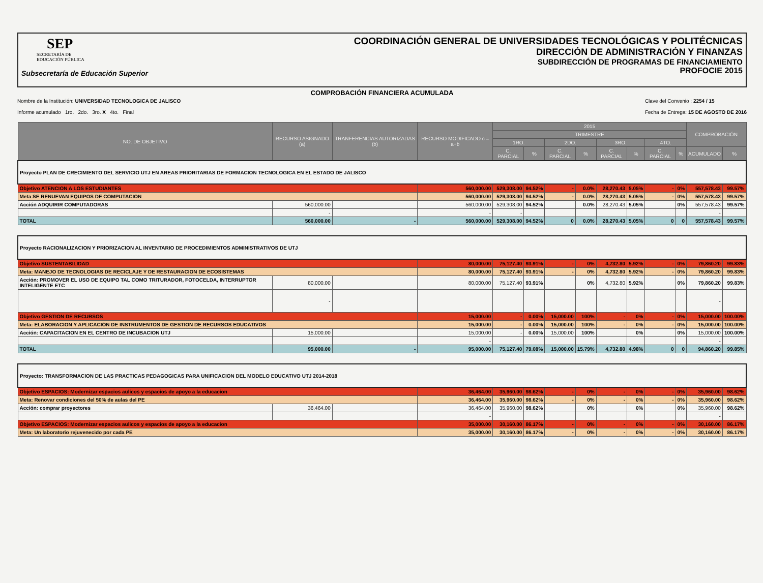SEP
SECRETARÍA DE
EDUCACIÓN PÚBLICA
Subsecretaría de Educación Superior
COORDINACIÓN GENERAL DE UNIVERSIDADES TECNOLÓGICAS Y POLITÉCNICAS
DIRECCIÓN DE ADMINISTRACIÓN Y FINANZAS
SUBDIRECCIÓN DE PROGRAMAS DE FINANCIAMIENTO
PROFOCIE 2015
COMPROBACIÓN FINANCIERA ACUMULADA
Nombre de la Institución: UNIVERSIDAD TECNOLOGICA DE JALISCO
Informe acumulado 1ro. 2do. 3ro. X 4to. Final
Clave del Convenio : 2254 / 15
Fecha de Entrega: 15 DE AGOSTO DE 2016
| NO. DE OBJETIVO | RECURSO ASIGNADO (a) | TRANFERENCIAS AUTORIZADAS (b) | RECURSO MODIFICADO c = a+b | 2015 | | | | | | | | COMPROBACIÓN | |
| --- | --- | --- | --- | --- | --- | --- | --- | --- | --- | --- | --- | --- | --- |
| | | | | TRIMESTRE | | | | | | | | | |
| | | | | 1RO. | | 2DO. | | 3RO. | | 4TO. | | | |
| | | | | C. PARCIAL | % | C. PARCIAL | % | C. PARCIAL | % | C. PARCIAL | % | ACUMULADO | % |
| Proyecto PLAN DE CRECIMIENTO DEL SERVICIO UTJ EN AREAS PRIORITARIAS DE FORMACION TECNOLOGICA EN EL ESTADO DE JALISCO | | | | | | | | | | | | | |
| Objetivo ATENCION A LOS ESTUDIANTES | | | 560,000.00 | 529,308.00 | 94.52% | - | 0.0% | 28,270.43 | 5.05% | - | 0% | 557,578.43 | 99.57% |
| Meta SE RENUEVAN EQUIPOS DE COMPUTACION | | | 560,000.00 | 529,308.00 | 94.52% | - | 0.0% | 28,270.43 | 5.05% | - | 0% | 557,578.43 | 99.57% |
| Acción ADQUIRIR COMPUTADORAS | 560,000.00 | | 560,000.00 | 529,308.00 | 94.52% | | 0.0% | 28,270.43 | 5.05% | | 0% | 557,578.43 | 99.57% |
| | - | | - | - | | | | | | | | - | |
| TOTAL | 560,000.00 | - | 560,000.00 | 529,308.00 | 94.52% | 0 | 0.0% | 28,270.43 | 5.05% | 0 | 0 | 557,578.43 | 99.57% |
| Proyecto RACIONALIZACION Y PRIORIZACION AL INVENTARIO DE PROCEDIMIENTOS ADMINISTRATIVOS DE UTJ | | | | | | | | | | | | | |
| Objetivo SUSTENTABILIDAD | | | 80,000.00 | 75,127.40 | 93.91% | - | 0% | 4,732.80 | 5.92% | - | 0% | 79,860.20 | 99.83% |
| Meta: MANEJO DE TECNOLOGIAS DE RECICLAJE Y DE RESTAURACION DE ECOSISTEMAS | | | 80,000.00 | 75,127.40 | 93.91% | - | 0% | 4,732.80 | 5.92% | - | 0% | 79,860.20 | 99.83% |
| Acción: PROMOVER EL USO DE EQUIPO TAL COMO TRITURADOR, FOTOCELDA, INTERRUPTOR INTELIGENTE ETC | 80,000.00 | | 80,000.00 | 75,127.40 | 93.91% | | 0% | 4,732.80 | 5.92% | | 0% | 79,860.20 | 99.83% |
| | - | | | | | | | | | | | - | |
| Objetivo GESTION DE RECURSOS | | | 15,000.00 | - | 0.00% | 15,000.00 | 100% | - | 0% | - | 0% | 15,000.00 | 100.00% |
| Meta: ELABORACION Y APLICACIÓN DE INSTRUMENTOS DE GESTION DE RECURSOS EDUCATIVOS | | | 15,000.00 | - | 0.00% | 15,000.00 | 100% | - | 0% | - | 0% | 15,000.00 | 100.00% |
| Acción: CAPACITACION EN EL CENTRO DE INCUBACION UTJ | 15,000.00 | | 15,000.00 | - | 0.00% | 15,000.00 | 100% | | 0% | | 0% | 15,000.00 | 100.00% |
| | | | - | | | | | | | | | - | |
| TOTAL | 95,000.00 | - | 95,000.00 | 75,127.40 | 79.08% | 15,000.00 | 15.79% | 4,732.80 | 4.98% | 0 | 0 | 94,860.20 | 99.85% |
| Proyecto: TRANSFORMACION DE LAS PRACTICAS PEDAGOGICAS PARA UNIFICACION DEL MODELO EDUCATIVO UTJ 2014-2018 | | | | | | | | | | | | | |
| Objetivo ESPACIOS: Modernizar espacios aulicos y espacios de apoyo a la educacion | | | 36,464.00 | 35,960.00 | 98.62% | - | 0% | - | 0% | - | 0% | 35,960.00 | 98.62% |
| Meta: Renovar condiciones del 50% de aulas del PE | | | 36,464.00 | 35,960.00 | 98.62% | - | 0% | - | 0% | - | 0% | 35,960.00 | 98.62% |
| Acción: comprar proyectores | 36,464.00 | | 36,464.00 | 35,960.00 | 98.62% | | 0% | | 0% | | 0% | 35,960.00 | 98.62% |
| | | | - | | | | | | | | | - | |
| Objetivo ESPACIOS: Modernizar espacios aulicos y espacios de apoyo a la educacion | | | 35,000.00 | 30,160.00 | 86.17% | - | 0% | - | 0% | - | 0% | 30,160.00 | 86.17% |
| Meta: Un laboratorio rejuvenecido por cada PE | | | 35,000.00 | 30,160.00 | 86.17% | - | 0% | - | 0% | - | 0% | 30,160.00 | 86.17% |